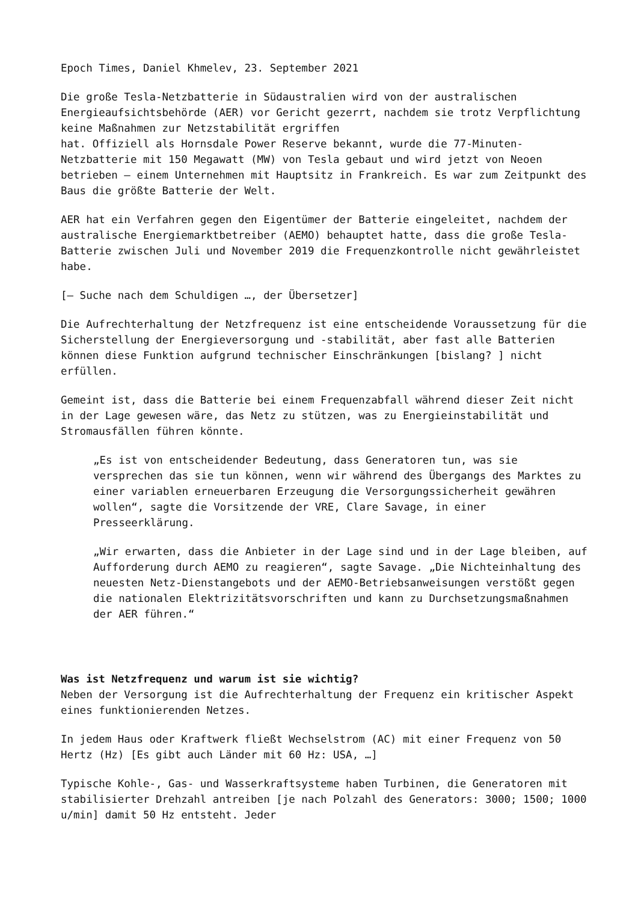Epoch Times, Daniel Khmelev, 23. September 2021
Die große Tesla-Netzbatterie in Südaustralien wird von der australischen Energieaufsichtsbehörde (AER) vor Gericht gezerrt, nachdem sie trotz Verpflichtung keine Maßnahmen zur Netzstabilität ergriffen
hat. Offiziell als Hornsdale Power Reserve bekannt, wurde die 77-Minuten-Netzbatterie mit 150 Megawatt (MW) von Tesla gebaut und wird jetzt von Neoen betrieben – einem Unternehmen mit Hauptsitz in Frankreich. Es war zum Zeitpunkt des Baus die größte Batterie der Welt.
AER hat ein Verfahren gegen den Eigentümer der Batterie eingeleitet, nachdem der australische Energiemarktbetreiber (AEMO) behauptet hatte, dass die große Tesla-Batterie zwischen Juli und November 2019 die Frequenzkontrolle nicht gewährleistet habe.
[– Suche nach dem Schuldigen …, der Übersetzer]
Die Aufrechterhaltung der Netzfrequenz ist eine entscheidende Voraussetzung für die Sicherstellung der Energieversorgung und -stabilität, aber fast alle Batterien können diese Funktion aufgrund technischer Einschränkungen [bislang? ] nicht erfüllen.
Gemeint ist, dass die Batterie bei einem Frequenzabfall während dieser Zeit nicht in der Lage gewesen wäre, das Netz zu stützen, was zu Energieinstabilität und Stromausfällen führen könnte.
„Es ist von entscheidender Bedeutung, dass Generatoren tun, was sie versprechen das sie tun können, wenn wir während des Übergangs des Marktes zu einer variablen erneuerbaren Erzeugung die Versorgungssicherheit gewähren wollen“, sagte die Vorsitzende der VRE, Clare Savage, in einer Presseerklärung.
„Wir erwarten, dass die Anbieter in der Lage sind und in der Lage bleiben, auf Aufforderung durch AEMO zu reagieren“, sagte Savage. „Die Nichteinhaltung des neuesten Netz-Dienstangebots und der AEMO-Betriebsanweisungen verstößt gegen die nationalen Elektrizitätsvorschriften und kann zu Durchsetzungsmaßnahmen der AER führen.“
Was ist Netzfrequenz und warum ist sie wichtig?
Neben der Versorgung ist die Aufrechterhaltung der Frequenz ein kritischer Aspekt eines funktionierenden Netzes.
In jedem Haus oder Kraftwerk fließt Wechselstrom (AC) mit einer Frequenz von 50 Hertz (Hz) [Es gibt auch Länder mit 60 Hz: USA, …]
Typische Kohle-, Gas- und Wasserkraftsysteme haben Turbinen, die Generatoren mit stabilisierter Drehzahl antreiben [je nach Polzahl des Generators: 3000; 1500; 1000 u/min] damit 50 Hz entsteht. Jeder